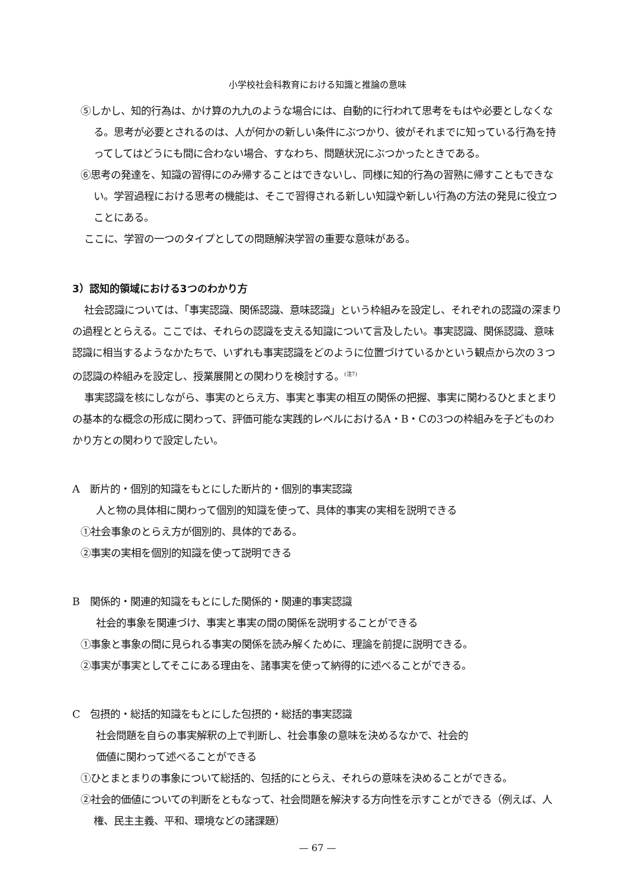小学校社会科教育における知識と推論の意味
⑤しかし、知的行為は、かけ算の九九のような場合には、自動的に行われて思考をもはや必要としなくなる。思考が必要とされるのは、人が何かの新しい条件にぶつかり、彼がそれまでに知っている行為を持ってしてはどうにも間に合わない場合、すなわち、問題状況にぶつかったときである。
⑥思考の発達を、知識の習得にのみ帰することはできないし、同様に知的行為の習熟に帰すこともできない。学習過程における思考の機能は、そこで習得される新しい知識や新しい行為の方法の発見に役立つことにある。
ここに、学習の一つのタイプとしての問題解決学習の重要な意味がある。
3）認知的領域における3つのわかり方
社会認識については、「事実認識、関係認識、意味認識」という枠組みを設定し、それぞれの認識の深まりの過程ととらえる。ここでは、それらの認識を支える知識について言及したい。事実認識、関係認識、意味認識に相当するようなかたちで、いずれも事実認識をどのように位置づけているかという観点から次の３つの認識の枠組みを設定し、授業展開との関わりを検討する。<sup>(注7)</sup>
事実認識を核にしながら、事実のとらえ方、事実と事実の相互の関係の把握、事実に関わるひとまとまりの基本的な概念の形成に関わって、評価可能な実践的レベルにおけるA・B・Cの3つの枠組みを子どものわかり方との関わりで設定したい。
A　断片的・個別的知識をもとにした断片的・個別的事実認識
人と物の具体相に関わって個別的知識を使って、具体的事実の実相を説明できる
①社会事象のとらえ方が個別的、具体的である。
②事実の実相を個別的知識を使って説明できる
B　関係的・関連的知識をもとにした関係的・関連的事実認識
社会的事象を関連づけ、事実と事実の間の関係を説明することができる
①事象と事象の間に見られる事実の関係を読み解くために、理論を前提に説明できる。
②事実が事実としてそこにある理由を、諸事実を使って納得的に述べることができる。
C　包摂的・総括的知識をもとにした包摂的・総括的事実認識
社会問題を自らの事実解釈の上で判断し、社会事象の意味を決めるなかで、社会的
価値に関わって述べることができる
①ひとまとまりの事象について総括的、包括的にとらえ、それらの意味を決めることができる。
②社会的価値についての判断をともなって、社会問題を解決する方向性を示すことができる（例えば、人権、民主主義、平和、環境などの諸課題）
— 67 —